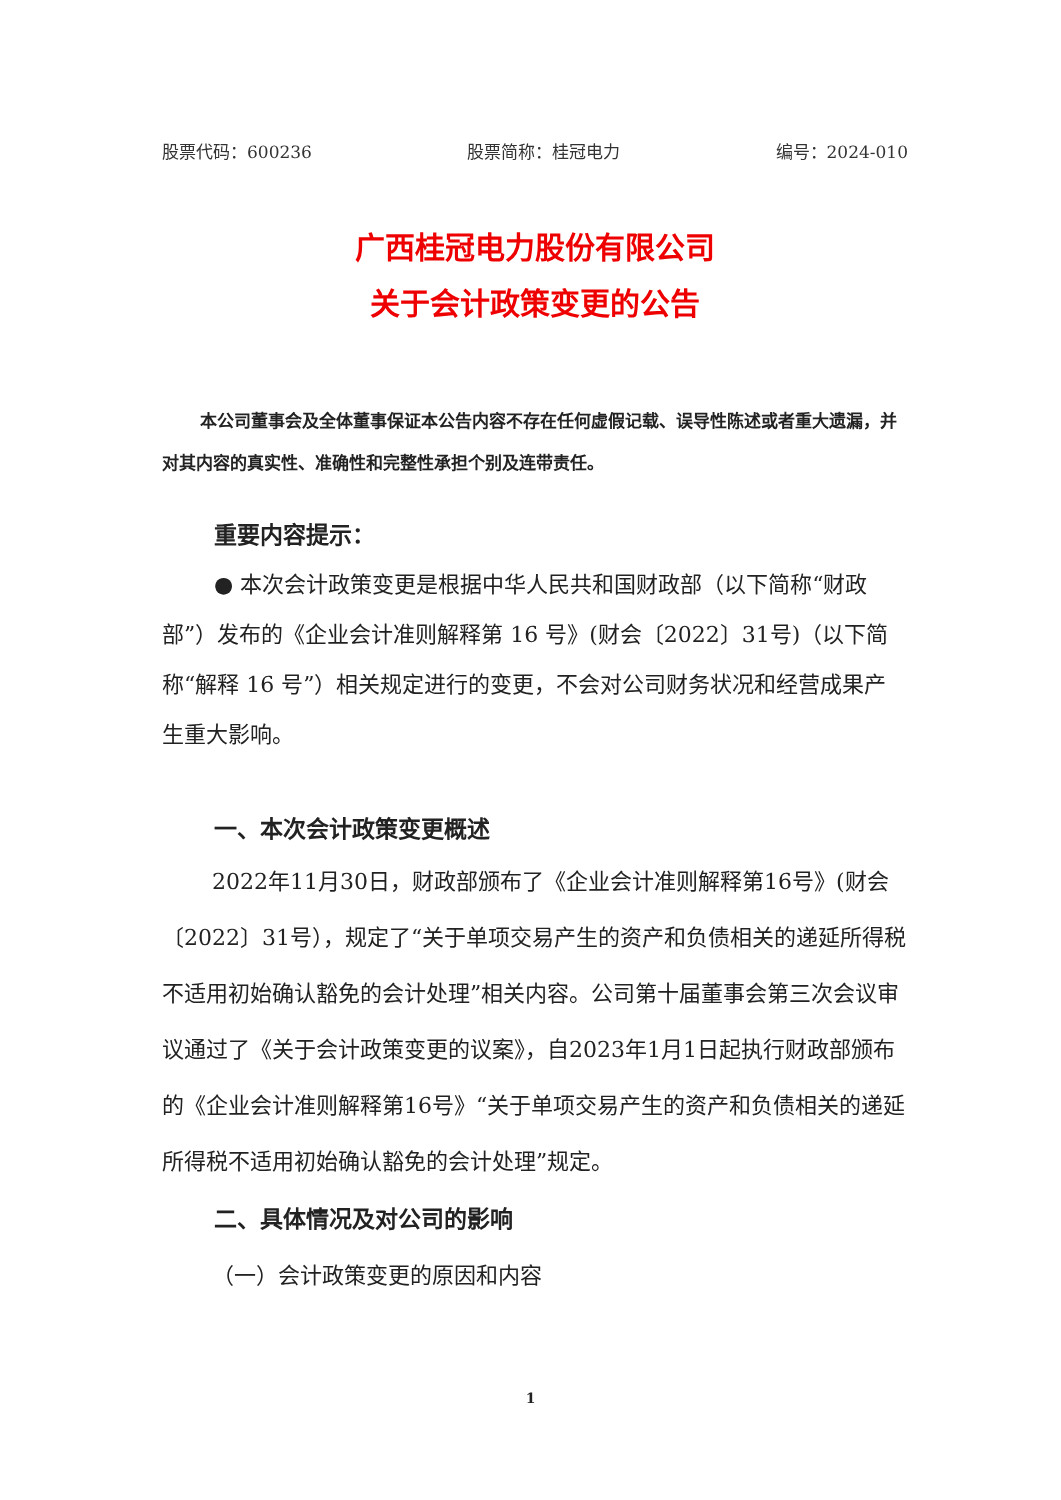股票代码：600236 股票简称：桂冠电力 编号：2024-010
广西桂冠电力股份有限公司
关于会计政策变更的公告
本公司董事会及全体董事保证本公告内容不存在任何虚假记载、误导性陈述或者重大遗漏，并对其内容的真实性、准确性和完整性承担个别及连带责任。
重要内容提示：
● 本次会计政策变更是根据中华人民共和国财政部（以下简称“财政部”）发布的《企业会计准则解释第 16 号》(财会〔2022〕31号)（以下简称“解释 16 号”）相关规定进行的变更，不会对公司财务状况和经营成果产生重大影响。
一、本次会计政策变更概述
2022年11月30日，财政部颁布了《企业会计准则解释第16号》(财会〔2022〕31号），规定了“关于单项交易产生的资产和负债相关的递延所得税不适用初始确认豁免的会计处理”相关内容。公司第十届董事会第三次会议审议通过了《关于会计政策变更的议案》，自2023年1月1日起执行财政部颁布的《企业会计准则解释第16号》“关于单项交易产生的资产和负债相关的递延所得税不适用初始确认豁免的会计处理”规定。
二、具体情况及对公司的影响
（一）会计政策变更的原因和内容
1